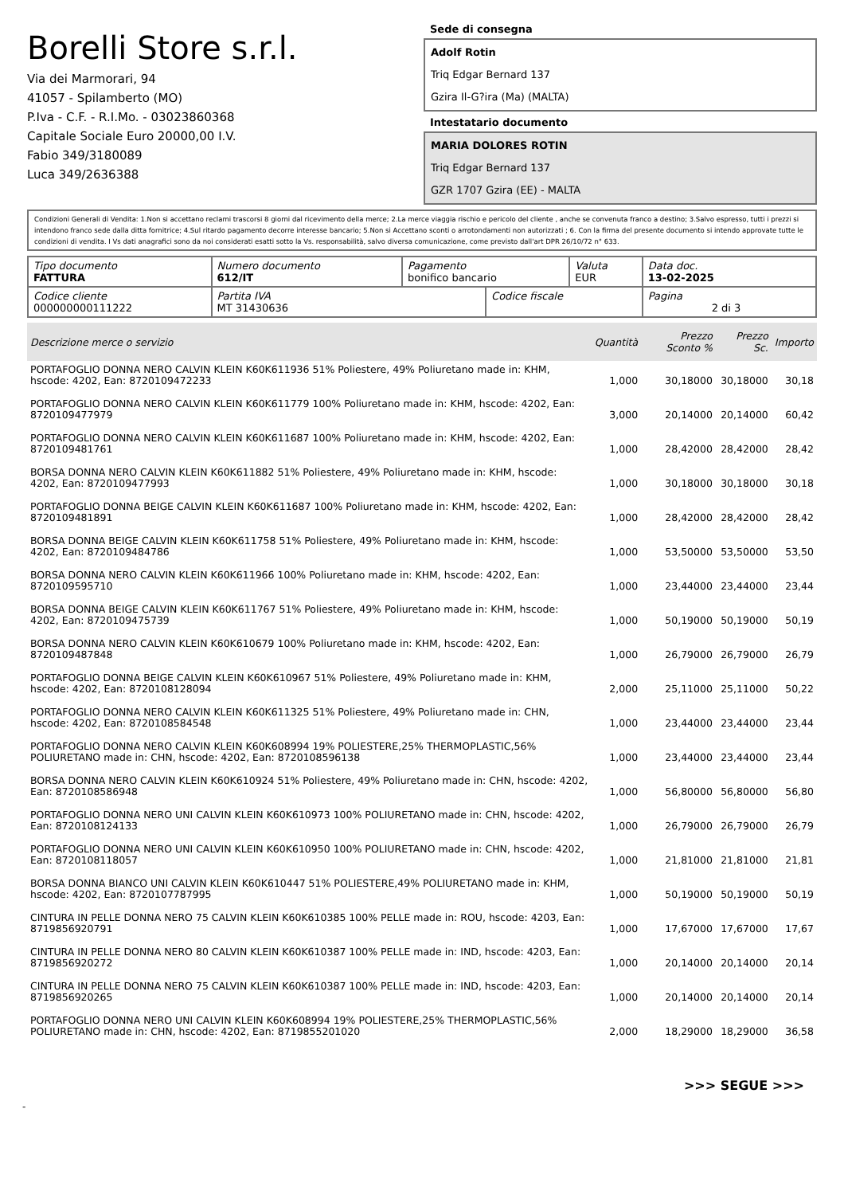Borelli Store s.r.l.
Via dei Marmorari, 94
41057 - Spilamberto (MO)
P.Iva - C.F. - R.I.Mo. - 03023860368
Capitale Sociale Euro 20000,00 I.V.
Fabio 349/3180089
Luca 349/2636388
Sede di consegna
Adolf Rotin
Triq Edgar Bernard 137
Gzira Il-G?ira (Ma) (MALTA)
Intestatario documento
MARIA DOLORES ROTIN
Triq Edgar Bernard 137
GZR 1707 Gzira (EE) - MALTA
Condizioni Generali di Vendita: 1.Non si accettano reclami trascorsi 8 giorni dal ricevimento della merce; 2.La merce viaggia rischio e pericolo del cliente , anche se convenuta franco a destino; 3.Salvo espresso, tutti i prezzi si intendono franco sede dalla ditta fornitrice; 4.Sul ritardo pagamento decorre interesse bancario; 5.Non si Accettano sconti o arrotondamenti non autorizzati ; 6. Con la firma del presente documento si intendo approvate tutte le condizioni di vendita. I Vs dati anagrafici sono da noi considerati esatti sotto la Vs. responsabilità, salvo diversa comunicazione, come previsto dall'art DPR 26/10/72 n° 633.
| Tipo documento FATTURA | Numero documento 612/IT | Pagamento bonifico bancario | | Valuta EUR | Data doc. 13-02-2025 |
| Codice cliente 000000000111222 | Partita IVA MT 31430636 | | Codice fiscale | | Pagina 2 di 3 |
| Descrizione merce o servizio | Quantità | Prezzo Sconto % | Prezzo Sc. | Importo |
| --- | --- | --- | --- | --- |
| PORTAFOGLIO DONNA NERO CALVIN KLEIN K60K611936 51% Poliestere, 49% Poliuretano made in: KHM, hscode: 4202, Ean: 8720109472233 | 1,000 | 30,18000 | 30,18000 | 30,18 |
| PORTAFOGLIO DONNA NERO CALVIN KLEIN K60K611779 100% Poliuretano made in: KHM, hscode: 4202, Ean: 8720109477979 | 3,000 | 20,14000 | 20,14000 | 60,42 |
| PORTAFOGLIO DONNA NERO CALVIN KLEIN K60K611687 100% Poliuretano made in: KHM, hscode: 4202, Ean: 8720109481761 | 1,000 | 28,42000 | 28,42000 | 28,42 |
| BORSA DONNA NERO CALVIN KLEIN K60K611882 51% Poliestere, 49% Poliuretano made in: KHM, hscode: 4202, Ean: 8720109477993 | 1,000 | 30,18000 | 30,18000 | 30,18 |
| PORTAFOGLIO DONNA BEIGE CALVIN KLEIN K60K611687 100% Poliuretano made in: KHM, hscode: 4202, Ean: 8720109481891 | 1,000 | 28,42000 | 28,42000 | 28,42 |
| BORSA DONNA BEIGE CALVIN KLEIN K60K611758 51% Poliestere, 49% Poliuretano made in: KHM, hscode: 4202, Ean: 8720109484786 | 1,000 | 53,50000 | 53,50000 | 53,50 |
| BORSA DONNA NERO CALVIN KLEIN K60K611966 100% Poliuretano made in: KHM, hscode: 4202, Ean: 8720109595710 | 1,000 | 23,44000 | 23,44000 | 23,44 |
| BORSA DONNA BEIGE CALVIN KLEIN K60K611767 51% Poliestere, 49% Poliuretano made in: KHM, hscode: 4202, Ean: 8720109475739 | 1,000 | 50,19000 | 50,19000 | 50,19 |
| BORSA DONNA NERO CALVIN KLEIN K60K610679 100% Poliuretano made in: KHM, hscode: 4202, Ean: 8720109487848 | 1,000 | 26,79000 | 26,79000 | 26,79 |
| PORTAFOGLIO DONNA BEIGE CALVIN KLEIN K60K610967 51% Poliestere, 49% Poliuretano made in: KHM, hscode: 4202, Ean: 8720108128094 | 2,000 | 25,11000 | 25,11000 | 50,22 |
| PORTAFOGLIO DONNA NERO CALVIN KLEIN K60K611325 51% Poliestere, 49% Poliuretano made in: CHN, hscode: 4202, Ean: 8720108584548 | 1,000 | 23,44000 | 23,44000 | 23,44 |
| PORTAFOGLIO DONNA NERO CALVIN KLEIN K60K608994 19% POLIESTERE,25% THERMOPLASTIC,56% POLIURETANO made in: CHN, hscode: 4202, Ean: 8720108596138 | 1,000 | 23,44000 | 23,44000 | 23,44 |
| BORSA DONNA NERO CALVIN KLEIN K60K610924 51% Poliestere, 49% Poliuretano made in: CHN, hscode: 4202, Ean: 8720108586948 | 1,000 | 56,80000 | 56,80000 | 56,80 |
| PORTAFOGLIO DONNA NERO UNI CALVIN KLEIN K60K610973 100% POLIURETANO made in: CHN, hscode: 4202, Ean: 8720108124133 | 1,000 | 26,79000 | 26,79000 | 26,79 |
| PORTAFOGLIO DONNA NERO UNI CALVIN KLEIN K60K610950 100% POLIURETANO made in: CHN, hscode: 4202, Ean: 8720108118057 | 1,000 | 21,81000 | 21,81000 | 21,81 |
| BORSA DONNA BIANCO UNI CALVIN KLEIN K60K610447 51% POLIESTERE,49% POLIURETANO made in: KHM, hscode: 4202, Ean: 8720107787995 | 1,000 | 50,19000 | 50,19000 | 50,19 |
| CINTURA IN PELLE DONNA NERO 75 CALVIN KLEIN K60K610385 100% PELLE made in: ROU, hscode: 4203, Ean: 8719856920791 | 1,000 | 17,67000 | 17,67000 | 17,67 |
| CINTURA IN PELLE DONNA NERO 80 CALVIN KLEIN K60K610387 100% PELLE made in: IND, hscode: 4203, Ean: 8719856920272 | 1,000 | 20,14000 | 20,14000 | 20,14 |
| CINTURA IN PELLE DONNA NERO 75 CALVIN KLEIN K60K610387 100% PELLE made in: IND, hscode: 4203, Ean: 8719856920265 | 1,000 | 20,14000 | 20,14000 | 20,14 |
| PORTAFOGLIO DONNA NERO UNI CALVIN KLEIN K60K608994 19% POLIESTERE,25% THERMOPLASTIC,56% POLIURETANO made in: CHN, hscode: 4202, Ean: 8719855201020 | 2,000 | 18,29000 | 18,29000 | 36,58 |
>>> SEGUE >>>
-